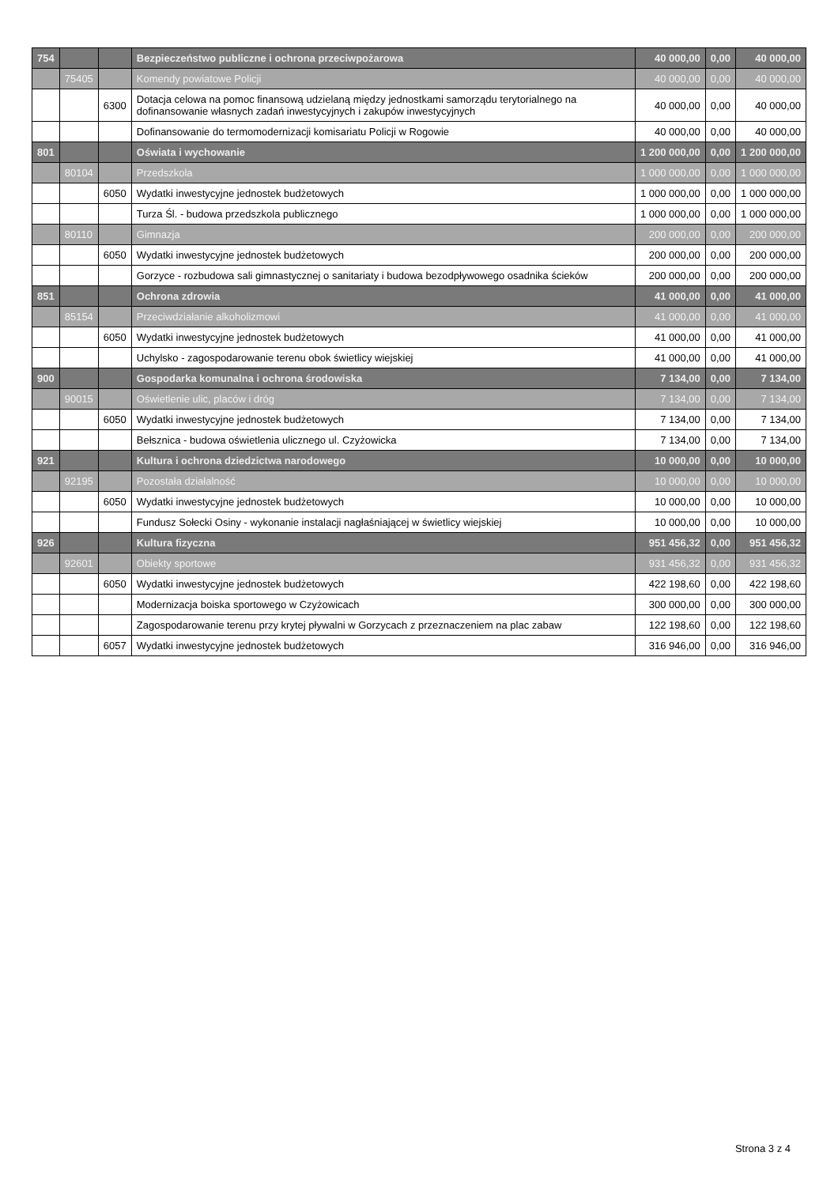| 754 | | | Bezpieczeństwo publiczne i ochrona przeciwpożarowa | 40 000,00 | 0,00 | 40 000,00 |
| | 75405 | | Komendy powiatowe Policji | 40 000,00 | 0,00 | 40 000,00 |
| | | 6300 | Dotacja celowa na pomoc finansową udzielaną między jednostkami samorządu terytorialnego na dofinansowanie własnych zadań inwestycyjnych i zakupów inwestycyjnych | 40 000,00 | 0,00 | 40 000,00 |
| | | | Dofinansowanie do termomodernizacji komisariatu Policji w Rogowie | 40 000,00 | 0,00 | 40 000,00 |
| 801 | | | Oświata i wychowanie | 1 200 000,00 | 0,00 | 1 200 000,00 |
| | 80104 | | Przedszkola | 1 000 000,00 | 0,00 | 1 000 000,00 |
| | | 6050 | Wydatki inwestycyjne jednostek budżetowych | 1 000 000,00 | 0,00 | 1 000 000,00 |
| | | | Turza Śl. - budowa przedszkola publicznego | 1 000 000,00 | 0,00 | 1 000 000,00 |
| | 80110 | | Gimnazja | 200 000,00 | 0,00 | 200 000,00 |
| | | 6050 | Wydatki inwestycyjne jednostek budżetowych | 200 000,00 | 0,00 | 200 000,00 |
| | | | Gorzyce - rozbudowa sali gimnastycznej o sanitariaty i budowa bezodpływowego osadnika ścieków | 200 000,00 | 0,00 | 200 000,00 |
| 851 | | | Ochrona zdrowia | 41 000,00 | 0,00 | 41 000,00 |
| | 85154 | | Przeciwdziałanie alkoholizmowi | 41 000,00 | 0,00 | 41 000,00 |
| | | 6050 | Wydatki inwestycyjne jednostek budżetowych | 41 000,00 | 0,00 | 41 000,00 |
| | | | Uchylsko - zagospodarowanie terenu obok świetlicy wiejskiej | 41 000,00 | 0,00 | 41 000,00 |
| 900 | | | Gospodarka komunalna i ochrona środowiska | 7 134,00 | 0,00 | 7 134,00 |
| | 90015 | | Oświetlenie ulic, placów i dróg | 7 134,00 | 0,00 | 7 134,00 |
| | | 6050 | Wydatki inwestycyjne jednostek budżetowych | 7 134,00 | 0,00 | 7 134,00 |
| | | | Bełsznica - budowa oświetlenia ulicznego ul. Czyżowicka | 7 134,00 | 0,00 | 7 134,00 |
| 921 | | | Kultura i ochrona dziedzictwa narodowego | 10 000,00 | 0,00 | 10 000,00 |
| | 92195 | | Pozostała działalność | 10 000,00 | 0,00 | 10 000,00 |
| | | 6050 | Wydatki inwestycyjne jednostek budżetowych | 10 000,00 | 0,00 | 10 000,00 |
| | | | Fundusz Sołecki Osiny - wykonanie instalacji nagłaśniającej w świetlicy wiejskiej | 10 000,00 | 0,00 | 10 000,00 |
| 926 | | | Kultura fizyczna | 951 456,32 | 0,00 | 951 456,32 |
| | 92601 | | Obiekty sportowe | 931 456,32 | 0,00 | 931 456,32 |
| | | 6050 | Wydatki inwestycyjne jednostek budżetowych | 422 198,60 | 0,00 | 422 198,60 |
| | | | Modernizacja boiska sportowego w Czyżowicach | 300 000,00 | 0,00 | 300 000,00 |
| | | | Zagospodarowanie terenu przy krytej pływalni w Gorzycach z przeznaczeniem na plac zabaw | 122 198,60 | 0,00 | 122 198,60 |
| | | 6057 | Wydatki inwestycyjne jednostek budżetowych | 316 946,00 | 0,00 | 316 946,00 |
Strona 3 z 4